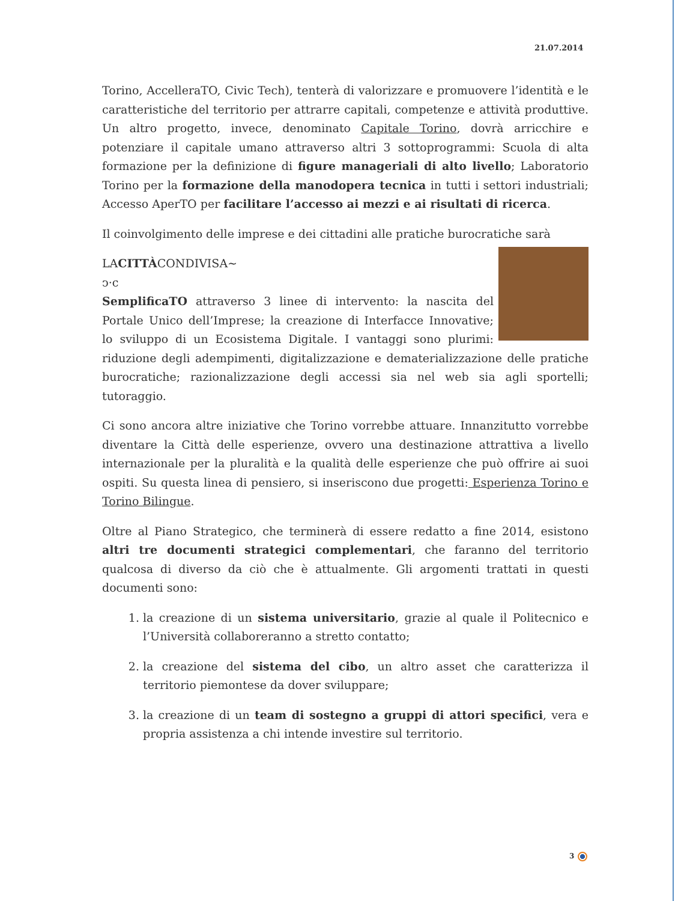21.07.2014
Torino, AccelleraTO, Civic Tech), tenterà di valorizzare e promuovere l’identità e le caratteristiche del territorio per attrarre capitali, competenze e attività produttive. Un altro progetto, invece, denominato Capitale Torino, dovrà arricchire e potenziare il capitale umano attraverso altri 3 sottoprogrammi: Scuola di alta formazione per la definizione di figure manageriali di alto livello; Laboratorio Torino per la formazione della manodopera tecnica in tutti i settori industriali; Accesso AperTO per facilitare l’accesso ai mezzi e ai risultati di ricerca.
Il coinvolgimento delle imprese e dei cittadini alle pratiche burocratiche sarà
LA
CITTÀ
CONDIVISA~
ↄ·c
SemplificaTO attraverso 3 linee di intervento: la nascita del Portale Unico dell’Imprese; la creazione di Interfacce Innovative; lo sviluppo di un Ecosistema Digitale. I vantaggi sono plurimi: riduzione degli adempimenti, digitalizzazione e dematerializzazione delle pratiche burocratiche; razionalizzazione degli accessi sia nel web sia agli sportelli; tutoraggio.
Ci sono ancora altre iniziative che Torino vorrebbe attuare. Innanzitutto vorrebbe diventare la Città delle esperienze, ovvero una destinazione attrattiva a livello internazionale per la pluralità e la qualità delle esperienze che può offrire ai suoi ospiti. Su questa linea di pensiero, si inseriscono due progetti: Esperienza Torino e Torino Bilingue.
Oltre al Piano Strategico, che terminerà di essere redatto a fine 2014, esistono altri tre documenti strategici complementari, che faranno del territorio qualcosa di diverso da ciò che è attualmente. Gli argomenti trattati in questi documenti sono:
1. la creazione di un sistema universitario, grazie al quale il Politecnico e l’Università collaboreranno a stretto contatto;
2. la creazione del sistema del cibo, un altro asset che caratterizza il territorio piemontese da dover sviluppare;
3. la creazione di un team di sostegno a gruppi di attori specifici, vera e propria assistenza a chi intende investire sul territorio.
3